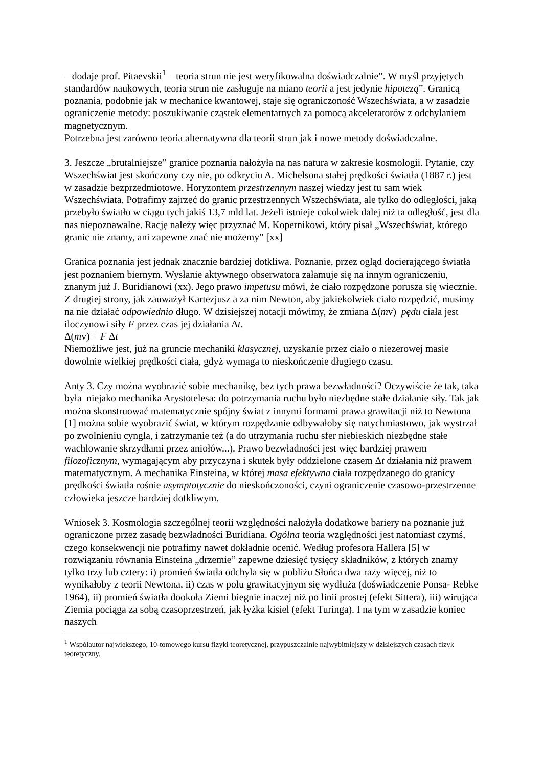– dodaje prof. Pitaevskii<sup>1</sup> – teoria strun nie jest weryfikowalna doświadczalnie”. W myśl przyjętych standardów naukowych, teoria strun nie zasługuje na miano teorii a jest jedynie hipotezą”. Granicą poznania, podobnie jak w mechanice kwantowej, staje się ograniczoność Wszechświata, a w zasadzie ograniczenie metody: poszukiwanie cząstek elementarnych za pomocą akceleratorów z odchylaniem magnetycznym.
Potrzebna jest zarówno teoria alternatywna dla teorii strun jak i nowe metody doświadczalne.
3. Jeszcze „brutalniejsze” granice poznania nałożyła na nas natura w zakresie kosmologii. Pytanie, czy Wszechświat jest skończony czy nie, po odkryciu A. Michelsona stałej prędkości światła (1887 r.) jest w zasadzie bezprzedmiotowe. Horyzontem przestrzennym naszej wiedzy jest tu sam wiek Wszechświata. Potrafimy zajrzeć do granic przestrzennych Wszechświata, ale tylko do odległości, jaką przebyło światło w ciągu tych jakiś 13,7 mld lat. Jeżeli istnieje cokolwiek dalej niż ta odległość, jest dla nas niepoznawalne. Rację należy więc przyznać M. Kopernikowi, który pisał „Wszechświat, którego granic nie znamy, ani zapewne znać nie możemy” [xx]
Granica poznania jest jednak znacznie bardziej dotkliwa. Poznanie, przez ogląd docierającego światła jest poznaniem biernym. Wysłanie aktywnego obserwatora załamuje się na innym ograniczeniu, znanym już J. Buridianowi (xx). Jego prawo impetusu mówi, że ciało rozpędzone porusza się wiecznie. Z drugiej strony, jak zauważył Kartezjusz a za nim Newton, aby jakiekolwiek ciało rozpędzić, musimy na nie działać odpowiednio długo. W dzisiejszej notacji mówimy, że zmiana Δ(mv) pędu ciała jest iloczynowi siły F przez czas jej działania Δt.
Δ(mv) = F Δt
Niemożliwe jest, już na gruncie mechaniki klasycznej, uzyskanie przez ciało o niezerowej masie dowolnie wielkiej prędkości ciała, gdyż wymaga to nieskończenie długiego czasu.
Anty 3. Czy można wyobrazić sobie mechanikę, bez tych prawa bezwładności? Oczywiście że tak, taka była niejako mechanika Arystotelesa: do potrzymania ruchu było niezbędne stałe działanie siły. Tak jak można skonstruować matematycznie spójny świat z innymi formami prawa grawitacji niż to Newtona [1] można sobie wyobrazić świat, w którym rozpędzanie odbywałoby się natychmiastowo, jak wystrzał po zwolnieniu cyngla, i zatrzymanie też (a do utrzymania ruchu sfer niebieskich niezbędne stałe wachlowanie skrzydłami przez aniołów...). Prawo bezwładności jest więc bardziej prawem filozoficznym, wymagającym aby przyczyna i skutek były oddzielone czasem Δt działania niż prawem matematycznym. A mechanika Einsteina, w której masa efektywna ciała rozpędzanego do granicy prędkości światła rośnie asymptotycznie do nieskończoności, czyni ograniczenie czasowo-przestrzenne człowieka jeszcze bardziej dotkliwym.
Wniosek 3. Kosmologia szczególnej teorii względności nałożyła dodatkowe bariery na poznanie już ograniczone przez zasadę bezwładności Buridiana. Ogólna teoria względności jest natomiast czymś, czego konsekwencji nie potrafimy nawet dokładnie ocenić. Według profesora Hallera [5] w rozwiązaniu równania Einsteina „drzemie” zapewne dziesięć tysięcy składników, z których znamy tylko trzy lub cztery: i) promień światła odchyla się w pobliżu Słońca dwa razy więcej, niż to wynikałoby z teorii Newtona, ii) czas w polu grawitacyjnym się wydłuża (doświadczenie Ponsa- Rebke 1964), ii) promień światła dookoła Ziemi biegnie inaczej niż po linii prostej (efekt Sittera), iii) wirująca Ziemia pociąga za sobą czasoprzestrzeń, jak łyżka kisiel (efekt Turinga). I na tym w zasadzie koniec naszych
<sup>1</sup> Współautor największego, 10-tomowego kursu fizyki teoretycznej, przypuszczalnie najwybitniejszy w dzisiejszych czasach fizyk teoretyczny.